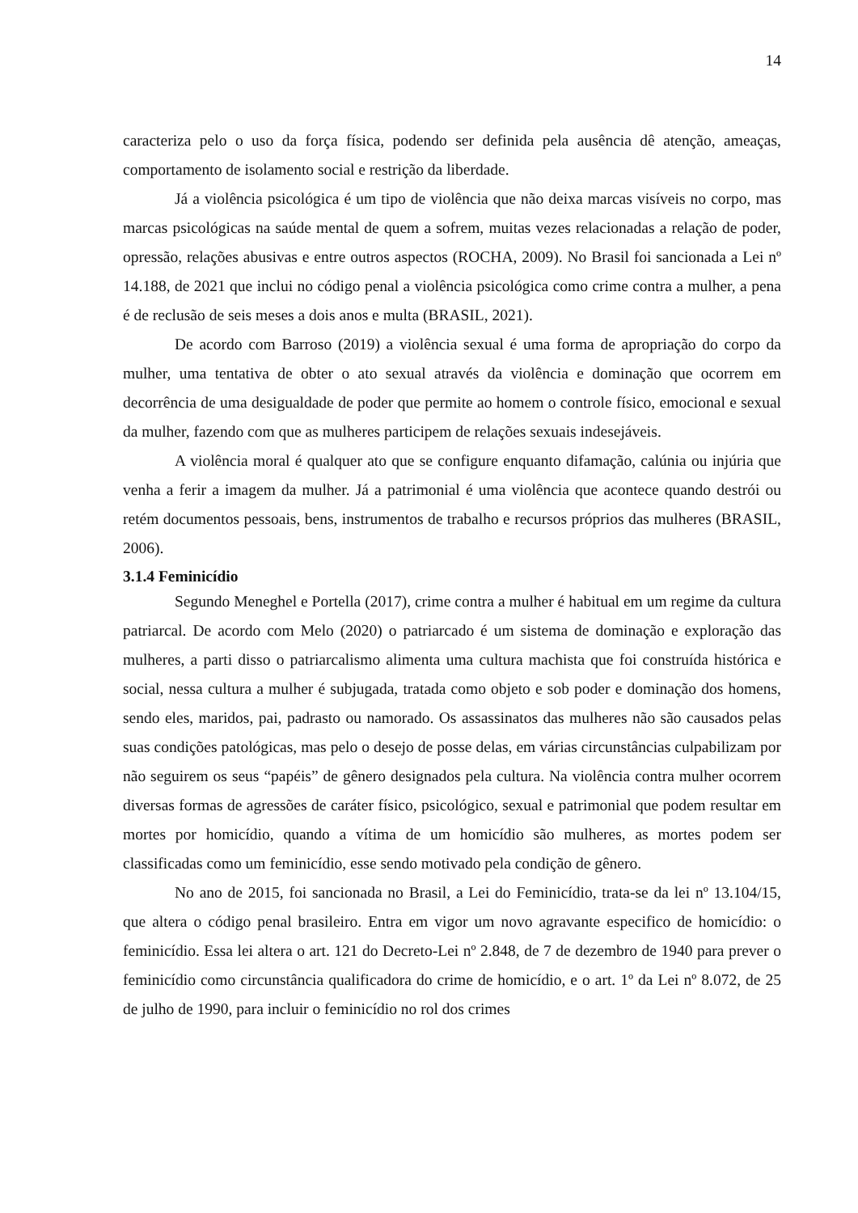14
caracteriza pelo o uso da força física, podendo ser definida pela ausência dê atenção, ameaças, comportamento de isolamento social e restrição da liberdade.
Já a violência psicológica é um tipo de violência que não deixa marcas visíveis no corpo, mas marcas psicológicas na saúde mental de quem a sofrem, muitas vezes relacionadas a relação de poder, opressão, relações abusivas e entre outros aspectos (ROCHA, 2009). No Brasil foi sancionada a Lei nº 14.188, de 2021 que inclui no código penal a violência psicológica como crime contra a mulher, a pena é de reclusão de seis meses a dois anos e multa (BRASIL, 2021).
De acordo com Barroso (2019) a violência sexual é uma forma de apropriação do corpo da mulher, uma tentativa de obter o ato sexual através da violência e dominação que ocorrem em decorrência de uma desigualdade de poder que permite ao homem o controle físico, emocional e sexual da mulher, fazendo com que as mulheres participem de relações sexuais indesejáveis.
A violência moral é qualquer ato que se configure enquanto difamação, calúnia ou injúria que venha a ferir a imagem da mulher. Já a patrimonial é uma violência que acontece quando destrói ou retém documentos pessoais, bens, instrumentos de trabalho e recursos próprios das mulheres (BRASIL, 2006).
3.1.4 Feminicídio
Segundo Meneghel e Portella (2017), crime contra a mulher é habitual em um regime da cultura patriarcal. De acordo com Melo (2020) o patriarcado é um sistema de dominação e exploração das mulheres, a parti disso o patriarcalismo alimenta uma cultura machista que foi construída histórica e social, nessa cultura a mulher é subjugada, tratada como objeto e sob poder e dominação dos homens, sendo eles, maridos, pai, padrasto ou namorado. Os assassinatos das mulheres não são causados pelas suas condições patológicas, mas pelo o desejo de posse delas, em várias circunstâncias culpabilizam por não seguirem os seus “papéis” de gênero designados pela cultura. Na violência contra mulher ocorrem diversas formas de agressões de caráter físico, psicológico, sexual e patrimonial que podem resultar em mortes por homicídio, quando a vítima de um homicídio são mulheres, as mortes podem ser classificadas como um feminicídio, esse sendo motivado pela condição de gênero.
No ano de 2015, foi sancionada no Brasil, a Lei do Feminicídio, trata-se da lei nº 13.104/15, que altera o código penal brasileiro. Entra em vigor um novo agravante especifico de homicídio: o feminicídio. Essa lei altera o art. 121 do Decreto-Lei nº 2.848, de 7 de dezembro de 1940 para prever o feminicídio como circunstância qualificadora do crime de homicídio, e o art. 1º da Lei nº 8.072, de 25 de julho de 1990, para incluir o feminicídio no rol dos crimes